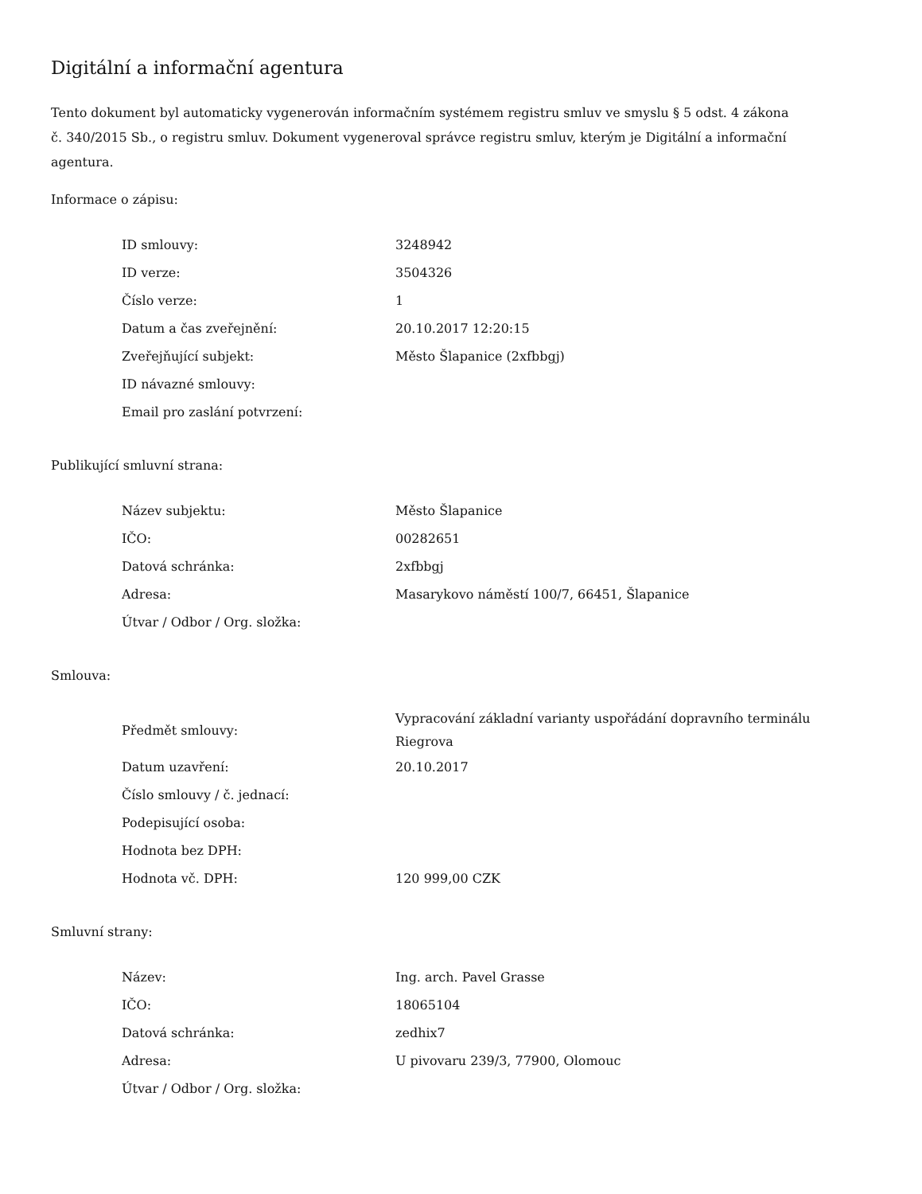Digitální a informační agentura
Tento dokument byl automaticky vygenerován informačním systémem registru smluv ve smyslu § 5 odst. 4 zákona
č. 340/2015 Sb., o registru smluv. Dokument vygeneroval správce registru smluv, kterým je Digitální a informační agentura.
Informace o zápisu:
| ID smlouvy: | 3248942 |
| ID verze: | 3504326 |
| Číslo verze: | 1 |
| Datum a čas zveřejnění: | 20.10.2017 12:20:15 |
| Zveřejňující subjekt: | Město Šlapanice (2xfbbgj) |
| ID návazné smlouvy: | |
| Email pro zaslání potvrzení: | |
Publikující smluvní strana:
| Název subjektu: | Město Šlapanice |
| IČO: | 00282651 |
| Datová schránka: | 2xfbbgj |
| Adresa: | Masarykovo náměstí 100/7, 66451, Šlapanice |
| Útvar / Odbor / Org. složka: | |
Smlouva:
| Předmět smlouvy: | Vypracování základní varianty uspořádání dopravního terminálu Riegrova |
| Datum uzavření: | 20.10.2017 |
| Číslo smlouvy / č. jednací: | |
| Podepisující osoba: | |
| Hodnota bez DPH: | |
| Hodnota vč. DPH: | 120 999,00 CZK |
Smluvní strany:
| Název: | Ing. arch. Pavel Grasse |
| IČO: | 18065104 |
| Datová schránka: | zedhix7 |
| Adresa: | U pivovaru 239/3, 77900, Olomouc |
| Útvar / Odbor / Org. složka: | |